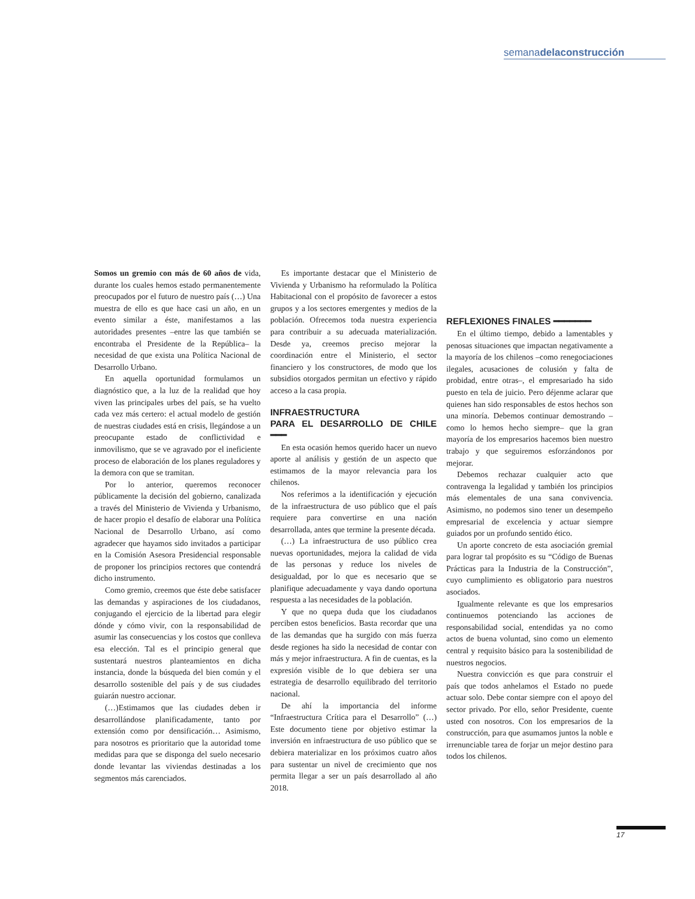semanadelaconstrucción
Somos un gremio con más de 60 años de vida, durante los cuales hemos estado permanentemente preocupados por el futuro de nuestro país (…) Una muestra de ello es que hace casi un año, en un evento similar a éste, manifestamos a las autoridades presentes –entre las que también se encontraba el Presidente de la República– la necesidad de que exista una Política Nacional de Desarrollo Urbano.
En aquella oportunidad formulamos un diagnóstico que, a la luz de la realidad que hoy viven las principales urbes del país, se ha vuelto cada vez más certero: el actual modelo de gestión de nuestras ciudades está en crisis, llegándose a un preocupante estado de conflictividad e inmovilismo, que se ve agravado por el ineficiente proceso de elaboración de los planes reguladores y la demora con que se tramitan.
Por lo anterior, queremos reconocer públicamente la decisión del gobierno, canalizada a través del Ministerio de Vivienda y Urbanismo, de hacer propio el desafío de elaborar una Política Nacional de Desarrollo Urbano, así como agradecer que hayamos sido invitados a participar en la Comisión Asesora Presidencial responsable de proponer los principios rectores que contendrá dicho instrumento.
Como gremio, creemos que éste debe satisfacer las demandas y aspiraciones de los ciudadanos, conjugando el ejercicio de la libertad para elegir dónde y cómo vivir, con la responsabilidad de asumir las consecuencias y los costos que conlleva esa elección. Tal es el principio general que sustentará nuestros planteamientos en dicha instancia, donde la búsqueda del bien común y el desarrollo sostenible del país y de sus ciudades guiarán nuestro accionar.
(…)Estimamos que las ciudades deben ir desarrollándose planificadamente, tanto por extensión como por densificación… Asimismo, para nosotros es prioritario que la autoridad tome medidas para que se disponga del suelo necesario donde levantar las viviendas destinadas a los segmentos más carenciados.
Es importante destacar que el Ministerio de Vivienda y Urbanismo ha reformulado la Política Habitacional con el propósito de favorecer a estos grupos y a los sectores emergentes y medios de la población. Ofrecemos toda nuestra experiencia para contribuir a su adecuada materialización. Desde ya, creemos preciso mejorar la coordinación entre el Ministerio, el sector financiero y los constructores, de modo que los subsidios otorgados permitan un efectivo y rápido acceso a la casa propia.
INFRAESTRUCTURA
PARA EL DESARROLLO DE CHILE ━━━
En esta ocasión hemos querido hacer un nuevo aporte al análisis y gestión de un aspecto que estimamos de la mayor relevancia para los chilenos.
Nos referimos a la identificación y ejecución de la infraestructura de uso público que el país requiere para convertirse en una nación desarrollada, antes que termine la presente década.
(…) La infraestructura de uso público crea nuevas oportunidades, mejora la calidad de vida de las personas y reduce los niveles de desigualdad, por lo que es necesario que se planifique adecuadamente y vaya dando oportuna respuesta a las necesidades de la población.
Y que no quepa duda que los ciudadanos perciben estos beneficios. Basta recordar que una de las demandas que ha surgido con más fuerza desde regiones ha sido la necesidad de contar con más y mejor infraestructura. A fin de cuentas, es la expresión visible de lo que debiera ser una estrategia de desarrollo equilibrado del territorio nacional.
De ahí la importancia del informe “Infraestructura Crítica para el Desarrollo” (…) Este documento tiene por objetivo estimar la inversión en infraestructura de uso público que se debiera materializar en los próximos cuatro años para sustentar un nivel de crecimiento que nos permita llegar a ser un país desarrollado al año 2018.
REFLEXIONES FINALES ━━━━━━━
En el último tiempo, debido a lamentables y penosas situaciones que impactan negativamente a la mayoría de los chilenos –como renegociaciones ilegales, acusaciones de colusión y falta de probidad, entre otras–, el empresariado ha sido puesto en tela de juicio. Pero déjenme aclarar que quienes han sido responsables de estos hechos son una minoría. Debemos continuar demostrando –como lo hemos hecho siempre– que la gran mayoría de los empresarios hacemos bien nuestro trabajo y que seguiremos esforzándonos por mejorar.
Debemos rechazar cualquier acto que contravenga la legalidad y también los principios más elementales de una sana convivencia. Asimismo, no podemos sino tener un desempeño empresarial de excelencia y actuar siempre guiados por un profundo sentido ético.
Un aporte concreto de esta asociación gremial para lograr tal propósito es su “Código de Buenas Prácticas para la Industria de la Construcción”, cuyo cumplimiento es obligatorio para nuestros asociados.
Igualmente relevante es que los empresarios continuemos potenciando las acciones de responsabilidad social, entendidas ya no como actos de buena voluntad, sino como un elemento central y requisito básico para la sostenibilidad de nuestros negocios.
Nuestra convicción es que para construir el país que todos anhelamos el Estado no puede actuar solo. Debe contar siempre con el apoyo del sector privado. Por ello, señor Presidente, cuente usted con nosotros. Con los empresarios de la construcción, para que asumamos juntos la noble e irrenunciable tarea de forjar un mejor destino para todos los chilenos.
17